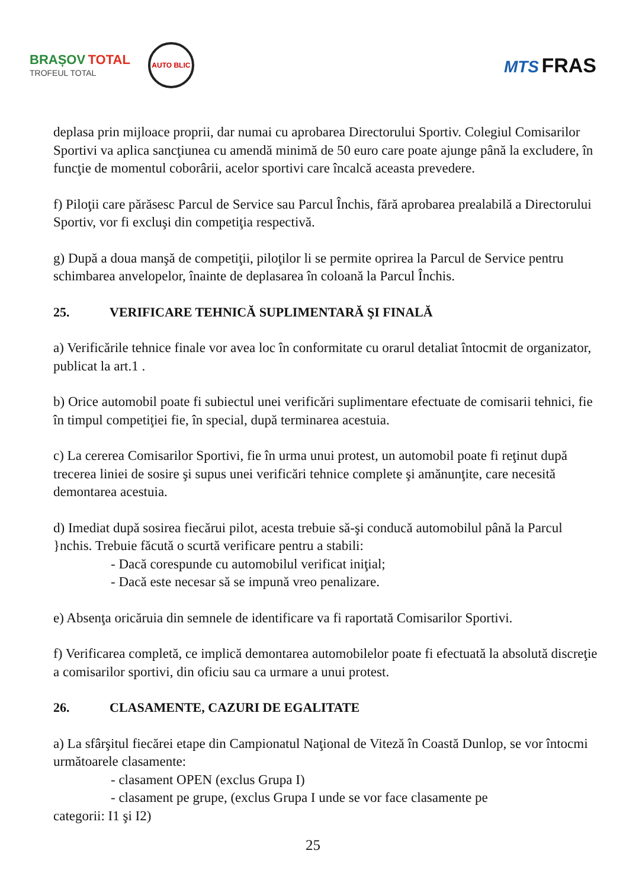BRAȘOV TOTAL
TROFEUL TOTAL
AUTO BLIC
MTS FRAS
deplasa prin mijloace proprii, dar numai cu aprobarea Directorului Sportiv. Colegiul Comisarilor Sportivi va aplica sancţiunea cu amendă minimă de 50 euro care poate ajunge până la excludere, în funcţie de momentul coborârii, acelor sportivi care încalcă aceasta prevedere.
f) Piloţii care părăsesc Parcul de Service sau Parcul Închis, fără aprobarea prealabilă a Directorului Sportiv, vor fi excluşi din competiţia respectivă.
g) După a doua manşă de competiţii, piloţilor li se permite oprirea la Parcul de Service pentru schimbarea anvelopelor, înainte de deplasarea în coloană la Parcul Închis.
25. VERIFICARE TEHNICĂ SUPLIMENTARĂ ŞI FINALĂ
a) Verificările tehnice finale vor avea loc în conformitate cu orarul detaliat întocmit de organizator, publicat la art.1 .
b) Orice automobil poate fi subiectul unei verificări suplimentare efectuate de comisarii tehnici, fie în timpul competiţiei fie, în special, după terminarea acestuia.
c) La cererea Comisarilor Sportivi, fie în urma unui protest, un automobil poate fi reţinut după trecerea liniei de sosire şi supus unei verificări tehnice complete şi amănunţite, care necesită demontarea acestuia.
d) Imediat după sosirea fiecărui pilot, acesta trebuie să-şi conducă automobilul până la Parcul }nchis. Trebuie făcută o scurtă verificare pentru a stabili:
- Dacă corespunde cu automobilul verificat iniţial;
- Dacă este necesar să se impună vreo penalizare.
e) Absenţa oricăruia din semnele de identificare va fi raportată Comisarilor Sportivi.
f) Verificarea completă, ce implică demontarea automobilelor poate fi efectuată la absolută discreţie a comisarilor sportivi, din oficiu sau ca urmare a unui protest.
26. CLASAMENTE, CAZURI DE EGALITATE
a) La sfârşitul fiecărei etape din Campionatul Naţional de Viteză în Coastă Dunlop, se vor întocmi următoarele clasamente:
- clasament OPEN (exclus Grupa I)
- clasament pe grupe, (exclus Grupa I unde se vor face clasamente pe
categorii: I1 şi I2)
25